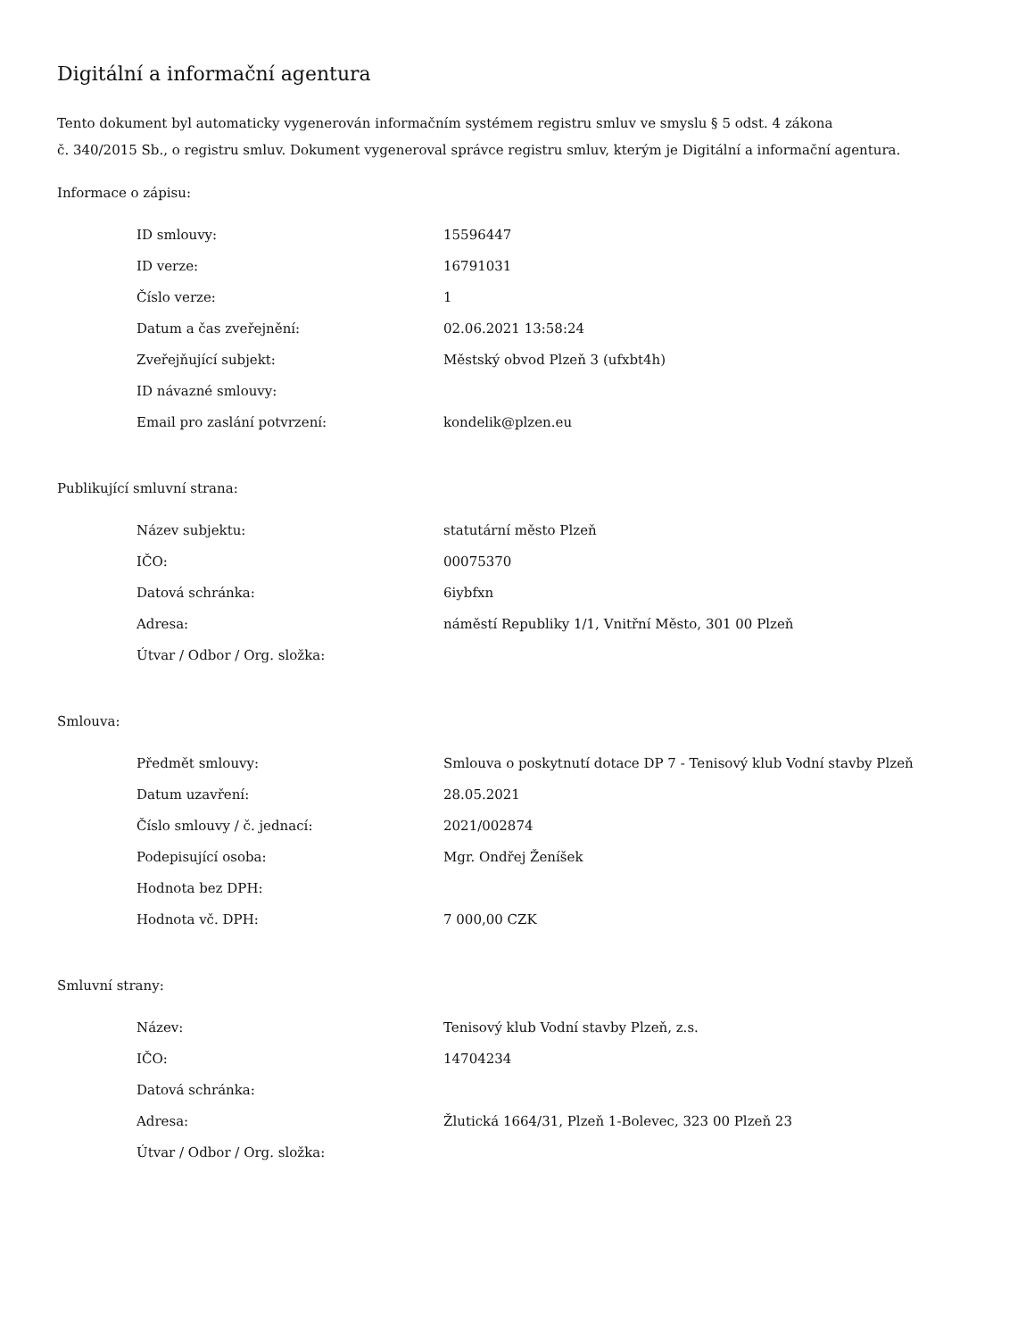Digitální a informační agentura
Tento dokument byl automaticky vygenerován informačním systémem registru smluv ve smyslu § 5 odst. 4 zákona
č. 340/2015 Sb., o registru smluv. Dokument vygeneroval správce registru smluv, kterým je Digitální a informační agentura.
Informace o zápisu:
| ID smlouvy: | 15596447 |
| ID verze: | 16791031 |
| Číslo verze: | 1 |
| Datum a čas zveřejnění: | 02.06.2021 13:58:24 |
| Zveřejňující subjekt: | Městský obvod Plzeň 3 (ufxbt4h) |
| ID návazné smlouvy: | |
| Email pro zaslání potvrzení: | kondelik@plzen.eu |
Publikující smluvní strana:
| Název subjektu: | statutární město Plzeň |
| IČO: | 00075370 |
| Datová schránka: | 6iybfxn |
| Adresa: | náměstí Republiky 1/1, Vnitřní Město, 301 00 Plzeň |
| Útvar / Odbor / Org. složka: | |
Smlouva:
| Předmět smlouvy: | Smlouva o poskytnutí dotace DP 7 - Tenisový klub Vodní stavby Plzeň |
| Datum uzavření: | 28.05.2021 |
| Číslo smlouvy / č. jednací: | 2021/002874 |
| Podepisující osoba: | Mgr. Ondřej Ženíšek |
| Hodnota bez DPH: | |
| Hodnota vč. DPH: | 7 000,00 CZK |
Smluvní strany:
| Název: | Tenisový klub Vodní stavby Plzeň, z.s. |
| IČO: | 14704234 |
| Datová schránka: | |
| Adresa: | Žlutická 1664/31, Plzeň 1-Bolevec, 323 00 Plzeň 23 |
| Útvar / Odbor / Org. složka: | |